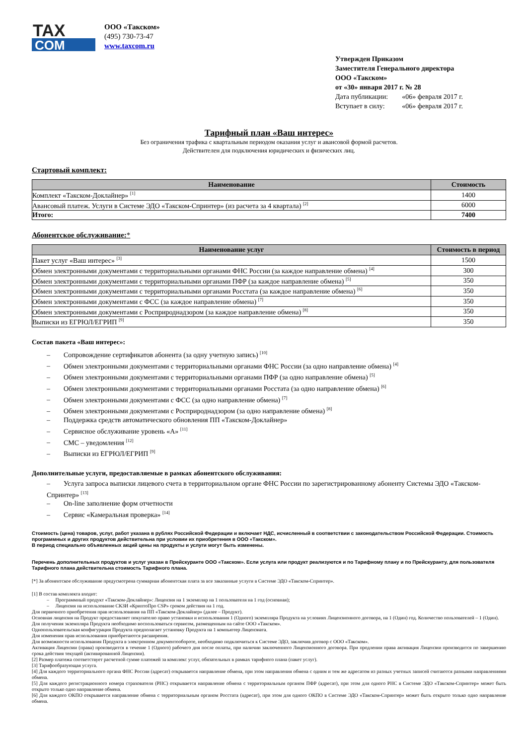TAX
COM
ООО «Такском»
(495) 730-73-47
www.taxcom.ru
Утвержден Приказом
Заместителя Генерального директора
ООО «Такском»
от «30» января 2017 г. № 28
| Дата публикации: | «06» февраля 2017 г. |
| Вступает в силу: | «06» февраля 2017 г. |
Тарифный план «Ваш интерес»
Без ограничения трафика с квартальным периодом оказания услуг и авансовой формой расчетов.
Действителен для подключения юридических и физических лиц.
Стартовый комплект:
| Наименование | Стоимость |
| --- | --- |
| Комплект «Такском-Доклайнер» <sup>[1]</sup> | 1400 |
| Авансовый платеж. Услуги в Системе ЭДО «Такском-Спринтер» (из расчета за 4 квартала) <sup>[2]</sup> | 6000 |
| Итого: | 7400 |
Абонентское обслуживание:*
| Наименование услуг | Стоимость в период |
| --- | --- |
| Пакет услуг «Ваш интерес» <sup>[3]</sup> | 1500 |
| Обмен электронными документами с территориальными органами ФНС России (за каждое направление обмена) <sup>[4]</sup> | 300 |
| Обмен электронными документами с территориальными органами ПФР (за каждое направление обмена) <sup>[5]</sup> | 350 |
| Обмен электронными документами с территориальными органами Росстата (за каждое направление обмена) <sup>[6]</sup> | 350 |
| Обмен электронными документами с ФСС (за каждое направление обмена) <sup>[7]</sup> | 350 |
| Обмен электронными документами с Росприроднадзором (за каждое направление обмена) <sup>[8]</sup> | 350 |
| Выписки из ЕГРЮЛ/ЕГРИП <sup>[9]</sup> | 350 |
Состав пакета «Ваш интерес»:
– Сопровождение сертификатов абонента (за одну учетную запись) <sup>[10]</sup>
– Обмен электронными документами с территориальными органами ФНС России (за одно направление обмена) <sup>[4]</sup>
– Обмен электронными документами с территориальными органами ПФР (за одно направление обмена) <sup>[5]</sup>
– Обмен электронными документами с территориальными органами Росстата (за одно направление обмена) <sup>[6]</sup>
– Обмен электронными документами с ФСС (за одно направление обмена) <sup>[7]</sup>
– Обмен электронными документами с Росприроднадзором (за одно направление обмена) <sup>[8]</sup>
– Поддержка средств автоматического обновления ПП «Такском-Доклайнер»
– Сервисное обслуживание уровень «А» <sup>[11]</sup>
– СМС – уведомления <sup>[12]</sup>
– Выписки из ЕГРЮЛ/ЕГРИП <sup>[9]</sup>
Дополнительные услуги, предоставляемые в рамках абонентского обслуживания:
– Услуга запроса выписки лицевого счета в территориальном органе ФНС России по зарегистрированному абоненту Системы ЭДО «Такском-Спринтер» <sup>[13]</sup>
– On-line заполнение форм отчетности
– Сервис «Камеральная проверка» <sup>[14]</sup>
Стоимость (цена) товаров, услуг, работ указана в рублях Российской Федерации и включает НДС, исчисленный в соответствии с законодательством Российской Федерации. Стоимость программных и других продуктов действительна при условии их приобретения в ООО «Такском».
В период специально объявленных акций цены на продукты и услуги могут быть изменены.
Перечень дополнительных продуктов и услуг указан в Прейскуранте ООО «Такском». Если услуга или продукт реализуются и по Тарифному плану и по Прейскуранту, для пользователя Тарифного плана действительна стоимость Тарифного плана.
[*] За абонентское обслуживание предусмотрена суммарная абонентская плата за все заказанные услуги в Системе ЭДО «Такском-Спринтер».
[1] В состав комплекта входит:
– Программный продукт «Такском-Доклайнер»: Лицензия на 1 экземпляр на 1 пользователя на 1 год (основная);
– Лицензия на использование СКЗИ «КриптоПро CSP» сроком действия на 1 год.
Для первичного приобретения прав использования на ПП «Такском-Доклайнер» (далее – Продукт).
Основная лицензия на Продукт предоставляет покупателю право установки и использования 1 (Одного) экземпляра Продукта на условиях Лицензионного договора, на 1 (Один) год. Количество пользователей – 1 (Один).
Для получения экземпляра Продукта необходимо воспользоваться сервисом, размещенным на сайте ООО «Такском».
Однопользовательская конфигурация Продукта предполагает установку Продукта на 1 компьютер Лицензиата.
Для изменения прав использования приобретаются расширения.
Для возможности использования Продукта в электронном документообороте, необходимо подключиться к Системе ЭДО, заключив договор с ООО «Такском».
Активация Лицензии (права) производится в течение 1 (Одного) рабочего дня после оплаты, при наличии заключенного Лицензионного договора. При продлении права активация Лицензии производится по завершению срока действия текущей (активированной Лицензии).
[2] Размер платежа соответствует расчетной сумме платежей за комплекс услуг, обязательных в рамках тарифного плана (пакет услуг).
[3] Тарифообразующая услуга.
[4] Для каждого территориального органа ФНС России (адресат) открывается направление обмена, при этом направления обмена с одним и тем же адресатом из разных учетных записей считаются разными направлениями обмена.
[5] Для каждого регистрационного номера страхователя (РНС) открывается направление обмена с территориальным органом ПФР (адресат), при этом для одного РНС в Системе ЭДО «Такском-Спринтер» может быть открыто только одно направление обмена.
[6] Для каждого ОКПО открывается направление обмена с территориальным органом Росстата (адресат), при этом для одного ОКПО в Системе ЭДО «Такском-Спринтер» может быть открыто только одно направление обмена.